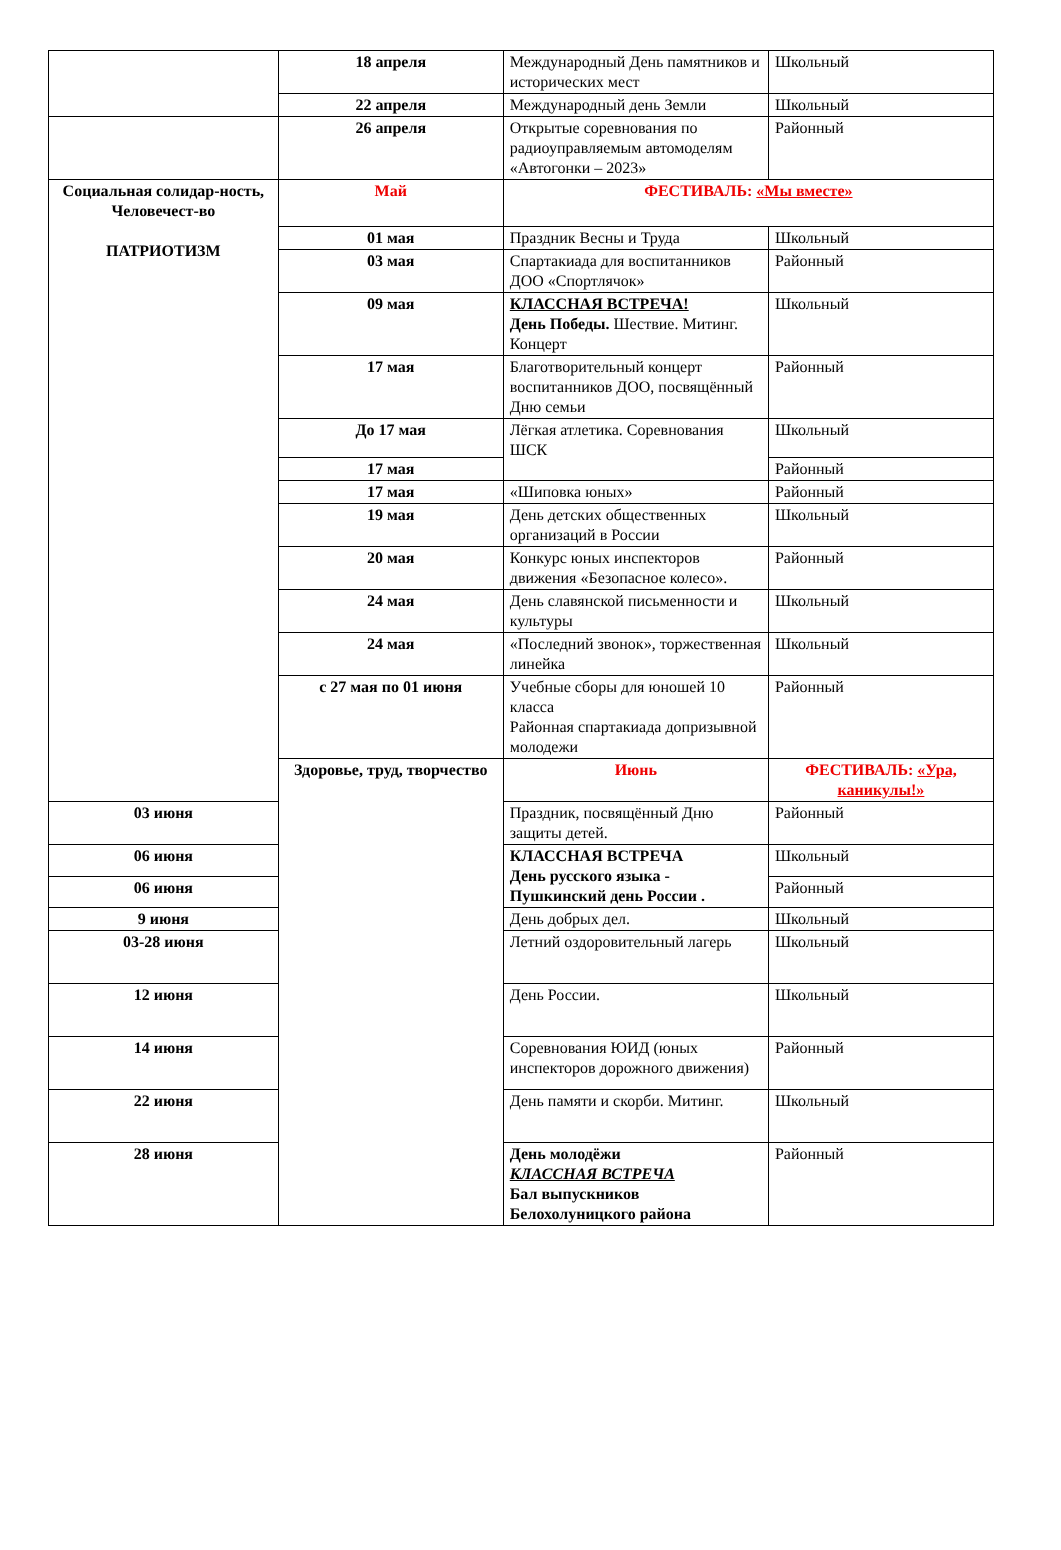| | 18 апреля | Международный День памятников и исторических мест | Школьный |
| | 22 апреля | Международный день Земли | Школьный |
| | 26 апреля | Открытые соревнования по радиоуправляемым автомоделям «Автогонки – 2023» | Районный |
| Социальная солидар-ность, Человечест-во ПАТРИОТИЗМ | Май | ФЕСТИВАЛЬ: «Мы вместе» | |
| | 01 мая | Праздник Весны и Труда | Школьный |
| | 03 мая | Спартакиада для воспитанников ДОО «Спортлячок» | Районный |
| | 09 мая | КЛАССНАЯ ВСТРЕЧА! День Победы. Шествие. Митинг. Концерт | Школьный |
| | 17 мая | Благотворительный концерт воспитанников ДОО, посвящённый Дню семьи | Районный |
| | До 17 мая | Лёгкая атлетика. Соревнования ШСК | Школьный |
| | 17 мая | | Районный |
| | 17 мая | «Шиповка юных» | Районный |
| | 19 мая | День детских общественных организаций в России | Школьный |
| | 20 мая | Конкурс юных инспекторов движения «Безопасное колесо». | Районный |
| | 24 мая | День славянской письменности и культуры | Школьный |
| | 24 мая | «Последний звонок», торжественная линейка | Школьный |
| | с 27 мая по 01 июня | Учебные сборы для юношей 10 класса Районная спартакиада допризывной молодежи | Районный |
| | Здоровье, труд, творчество | Июнь | ФЕСТИВАЛЬ: «Ура, каникулы!» |
| 03 июня | | Праздник, посвящённый Дню защиты детей. | Районный |
| 06 июня | | КЛАССНАЯ ВСТРЕЧА День русского языка - Пушкинский день России . | Школьный |
| 06 июня | | | Районный |
| 9 июня | | День добрых дел. | Школьный |
| 03-28 июня | | Летний оздоровительный лагерь | Школьный |
| 12 июня | | День России. | Школьный |
| 14 июня | | Соревнования ЮИД (юных инспекторов дорожного движения) | Районный |
| 22 июня | | День памяти и скорби. Митинг. | Школьный |
| 28 июня | | День молодёжи КЛАССНАЯ ВСТРЕЧА Бал выпускников Белохолуницкого района | Районный |